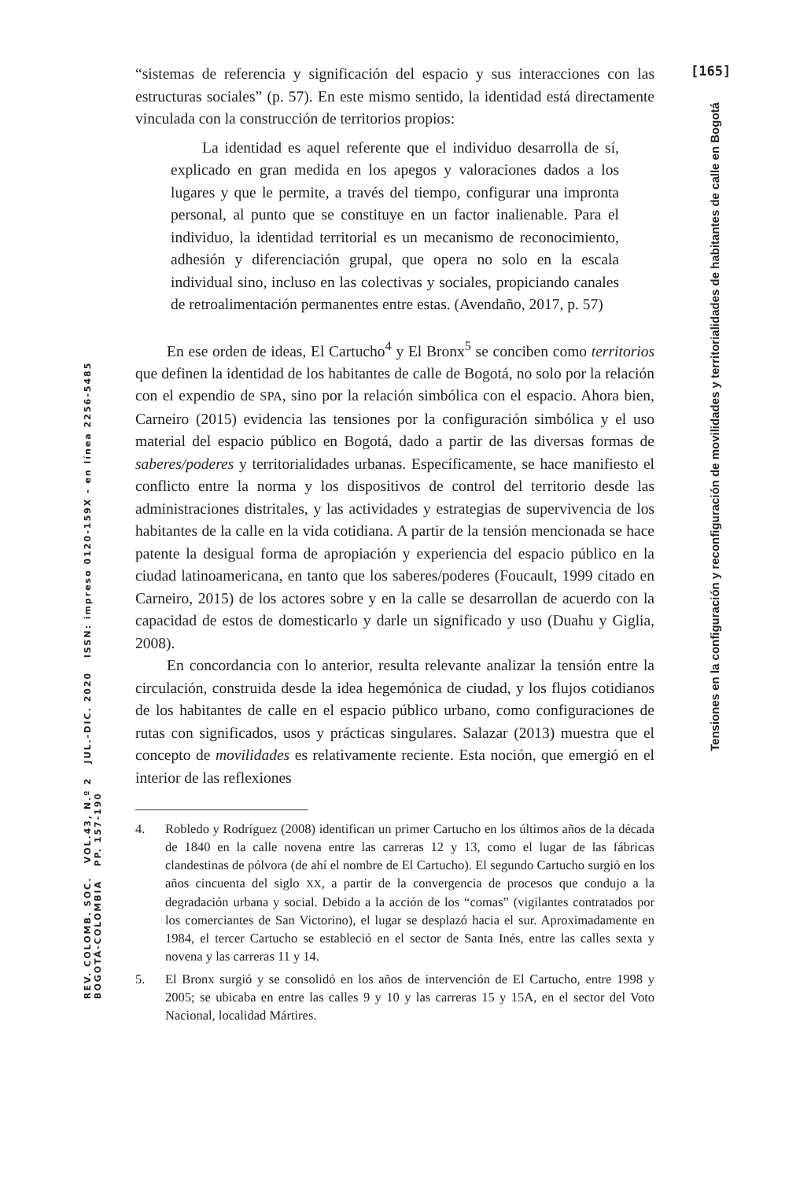[165]
Tensiones en la configuración y reconfiguración de movilidades y territorialidades de habitantes de calle en Bogotá
REV. COLOMB. SOC. VOL.43, N.º 2 JUL.-DIC. 2020 ISSN: impreso 0120-159X - en línea 2256-5485 BOGOTÁ-COLOMBIA PP. 157-190
“sistemas de referencia y significación del espacio y sus interacciones con las estructuras sociales” (p. 57). En este mismo sentido, la identidad está directamente vinculada con la construcción de territorios propios:
La identidad es aquel referente que el individuo desarrolla de sí, explicado en gran medida en los apegos y valoraciones dados a los lugares y que le permite, a través del tiempo, configurar una impronta personal, al punto que se constituye en un factor inalienable. Para el individuo, la identidad territorial es un mecanismo de reconocimiento, adhesión y diferenciación grupal, que opera no solo en la escala individual sino, incluso en las colectivas y sociales, propiciando canales de retroalimentación permanentes entre estas. (Avendaño, 2017, p. 57)
En ese orden de ideas, El Cartucho<sup>4</sup> y El Bronx<sup>5</sup> se conciben como territorios que definen la identidad de los habitantes de calle de Bogotá, no solo por la relación con el expendio de SPA, sino por la relación simbólica con el espacio. Ahora bien, Carneiro (2015) evidencia las tensiones por la configuración simbólica y el uso material del espacio público en Bogotá, dado a partir de las diversas formas de saberes/poderes y territorialidades urbanas. Específicamente, se hace manifiesto el conflicto entre la norma y los dispositivos de control del territorio desde las administraciones distritales, y las actividades y estrategias de supervivencia de los habitantes de la calle en la vida cotidiana. A partir de la tensión mencionada se hace patente la desigual forma de apropiación y experiencia del espacio público en la ciudad latinoamericana, en tanto que los saberes/poderes (Foucault, 1999 citado en Carneiro, 2015) de los actores sobre y en la calle se desarrollan de acuerdo con la capacidad de estos de domesticarlo y darle un significado y uso (Duahu y Giglia, 2008).
En concordancia con lo anterior, resulta relevante analizar la tensión entre la circulación, construida desde la idea hegemónica de ciudad, y los flujos cotidianos de los habitantes de calle en el espacio público urbano, como configuraciones de rutas con significados, usos y prácticas singulares. Salazar (2013) muestra que el concepto de movilidades es relativamente reciente. Esta noción, que emergió en el interior de las reflexiones
4. Robledo y Rodríguez (2008) identifican un primer Cartucho en los últimos años de la década de 1840 en la calle novena entre las carreras 12 y 13, como el lugar de las fábricas clandestinas de pólvora (de ahí el nombre de El Cartucho). El segundo Cartucho surgió en los años cincuenta del siglo XX, a partir de la convergencia de procesos que condujo a la degradación urbana y social. Debido a la acción de los “comas” (vigilantes contratados por los comerciantes de San Victorino), el lugar se desplazó hacia el sur. Aproximadamente en 1984, el tercer Cartucho se estableció en el sector de Santa Inés, entre las calles sexta y novena y las carreras 11 y 14.
5. El Bronx surgió y se consolidó en los años de intervención de El Cartucho, entre 1998 y 2005; se ubicaba en entre las calles 9 y 10 y las carreras 15 y 15A, en el sector del Voto Nacional, localidad Mártires.